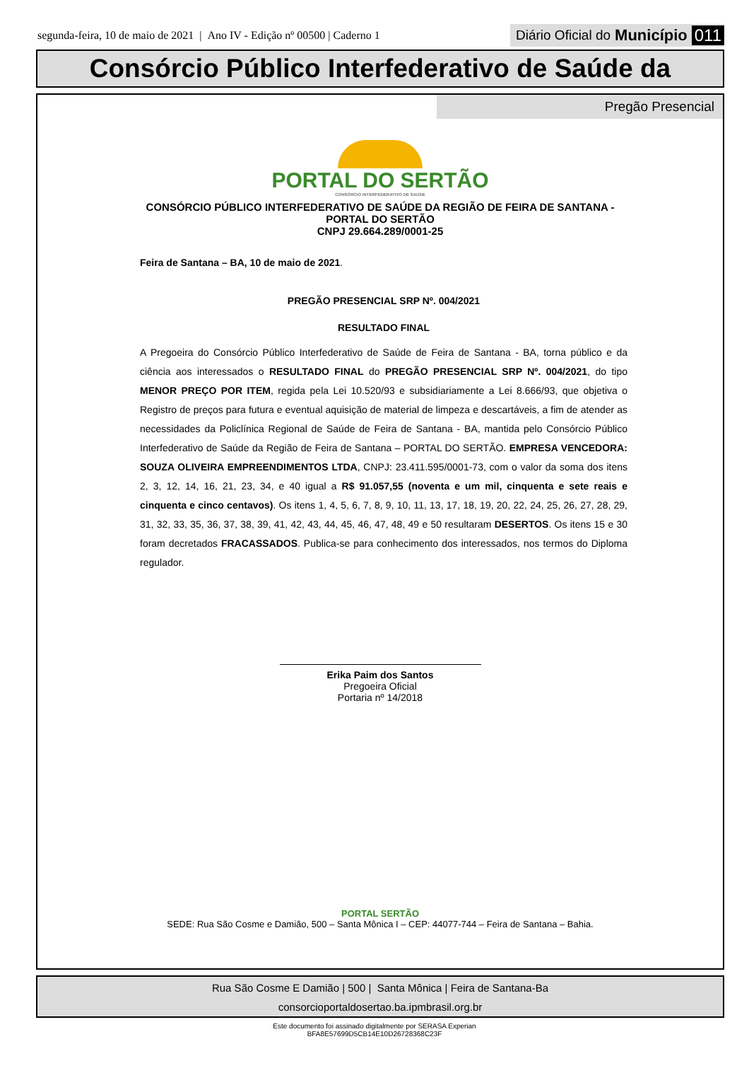segunda-feira, 10 de maio de 2021 | Ano IV - Edição nº 00500 | Caderno 1
Diário Oficial do Município 011
Consórcio Público Interfederativo de Saúde da
Pregão Presencial
PORTAL DO SERTÃO
CONSÓRCIO INTERFEDERATIVO DE SAÚDE
CONSÓRCIO PÚBLICO INTERFEDERATIVO DE SAÚDE DA REGIÃO DE FEIRA DE SANTANA - PORTAL DO SERTÃO
CNPJ 29.664.289/0001-25
Feira de Santana – BA, 10 de maio de 2021.
PREGÃO PRESENCIAL SRP Nº. 004/2021
RESULTADO FINAL
A Pregoeira do Consórcio Público Interfederativo de Saúde de Feira de Santana - BA, torna público e da ciência aos interessados o RESULTADO FINAL do PREGÃO PRESENCIAL SRP Nº. 004/2021, do tipo MENOR PREÇO POR ITEM, regida pela Lei 10.520/93 e subsidiariamente a Lei 8.666/93, que objetiva o Registro de preços para futura e eventual aquisição de material de limpeza e descartáveis, a fim de atender as necessidades da Policlínica Regional de Saúde de Feira de Santana - BA, mantida pelo Consórcio Público Interfederativo de Saúde da Região de Feira de Santana – PORTAL DO SERTÃO. EMPRESA VENCEDORA: SOUZA OLIVEIRA EMPREENDIMENTOS LTDA, CNPJ: 23.411.595/0001-73, com o valor da soma dos itens 2, 3, 12, 14, 16, 21, 23, 34, e 40 igual a R$ 91.057,55 (noventa e um mil, cinquenta e sete reais e cinquenta e cinco centavos). Os itens 1, 4, 5, 6, 7, 8, 9, 10, 11, 13, 17, 18, 19, 20, 22, 24, 25, 26, 27, 28, 29, 31, 32, 33, 35, 36, 37, 38, 39, 41, 42, 43, 44, 45, 46, 47, 48, 49 e 50 resultaram DESERTOS. Os itens 15 e 30 foram decretados FRACASSADOS. Publica-se para conhecimento dos interessados, nos termos do Diploma regulador.
Erika Paim dos Santos
Pregoeira Oficial
Portaria nº 14/2018
PORTAL SERTÃO
SEDE: Rua São Cosme e Damião, 500 – Santa Mônica I – CEP: 44077-744 – Feira de Santana – Bahia.
Rua São Cosme E Damião | 500 | Santa Mônica | Feira de Santana-Ba
consorcioportaldosertao.ba.ipmbrasil.org.br
Este documento foi assinado digitalmente por SERASA Experian
BFA8E57699D5CB14E10D26728368C23F